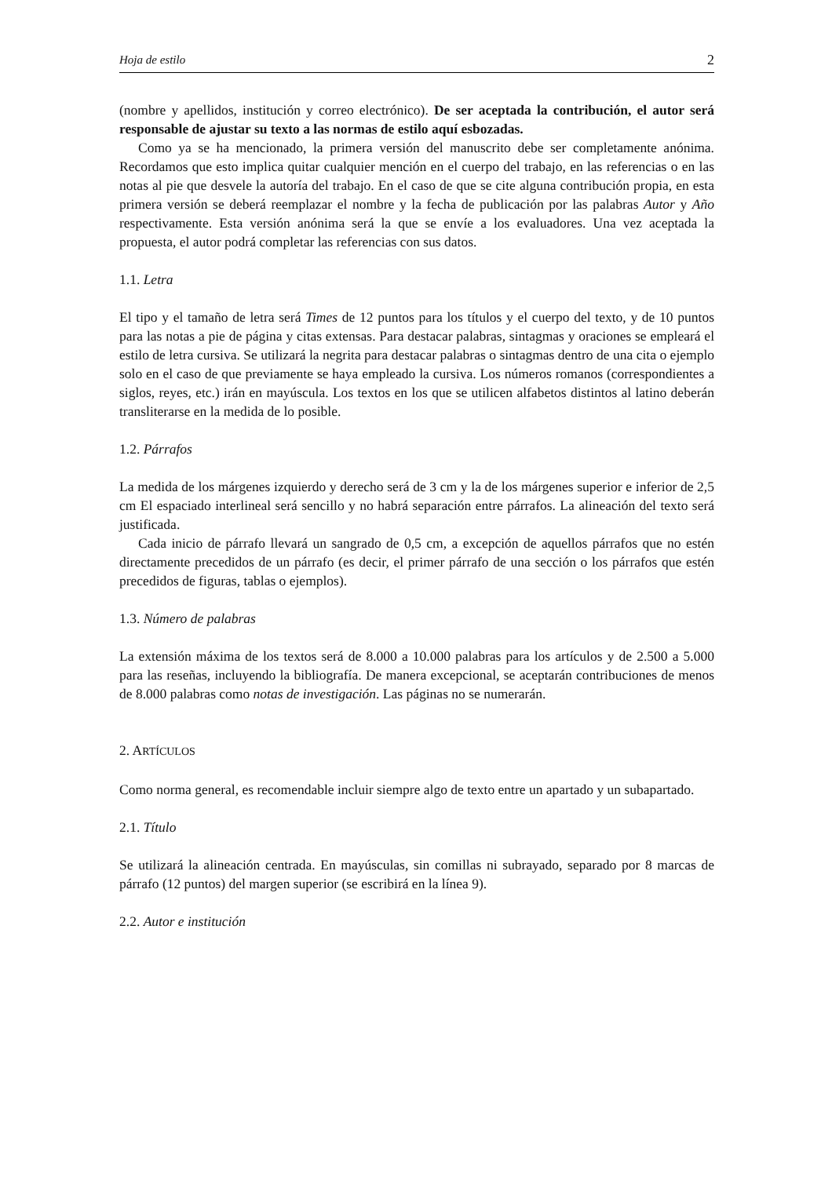Hoja de estilo 2
(nombre y apellidos, institución y correo electrónico). De ser aceptada la contribución, el autor será responsable de ajustar su texto a las normas de estilo aquí esbozadas.
Como ya se ha mencionado, la primera versión del manuscrito debe ser completamente anónima. Recordamos que esto implica quitar cualquier mención en el cuerpo del trabajo, en las referencias o en las notas al pie que desvele la autoría del trabajo. En el caso de que se cite alguna contribución propia, en esta primera versión se deberá reemplazar el nombre y la fecha de publicación por las palabras Autor y Año respectivamente. Esta versión anónima será la que se envíe a los evaluadores. Una vez aceptada la propuesta, el autor podrá completar las referencias con sus datos.
1.1. Letra
El tipo y el tamaño de letra será Times de 12 puntos para los títulos y el cuerpo del texto, y de 10 puntos para las notas a pie de página y citas extensas. Para destacar palabras, sintagmas y oraciones se empleará el estilo de letra cursiva. Se utilizará la negrita para destacar palabras o sintagmas dentro de una cita o ejemplo solo en el caso de que previamente se haya empleado la cursiva. Los números romanos (correspondientes a siglos, reyes, etc.) irán en mayúscula. Los textos en los que se utilicen alfabetos distintos al latino deberán transliterarse en la medida de lo posible.
1.2. Párrafos
La medida de los márgenes izquierdo y derecho será de 3 cm y la de los márgenes superior e inferior de 2,5 cm El espaciado interlineal será sencillo y no habrá separación entre párrafos. La alineación del texto será justificada.
Cada inicio de párrafo llevará un sangrado de 0,5 cm, a excepción de aquellos párrafos que no estén directamente precedidos de un párrafo (es decir, el primer párrafo de una sección o los párrafos que estén precedidos de figuras, tablas o ejemplos).
1.3. Número de palabras
La extensión máxima de los textos será de 8.000 a 10.000 palabras para los artículos y de 2.500 a 5.000 para las reseñas, incluyendo la bibliografía. De manera excepcional, se aceptarán contribuciones de menos de 8.000 palabras como notas de investigación. Las páginas no se numerarán.
2. ARTÍCULOS
Como norma general, es recomendable incluir siempre algo de texto entre un apartado y un subapartado.
2.1. Título
Se utilizará la alineación centrada. En mayúsculas, sin comillas ni subrayado, separado por 8 marcas de párrafo (12 puntos) del margen superior (se escribirá en la línea 9).
2.2. Autor e institución